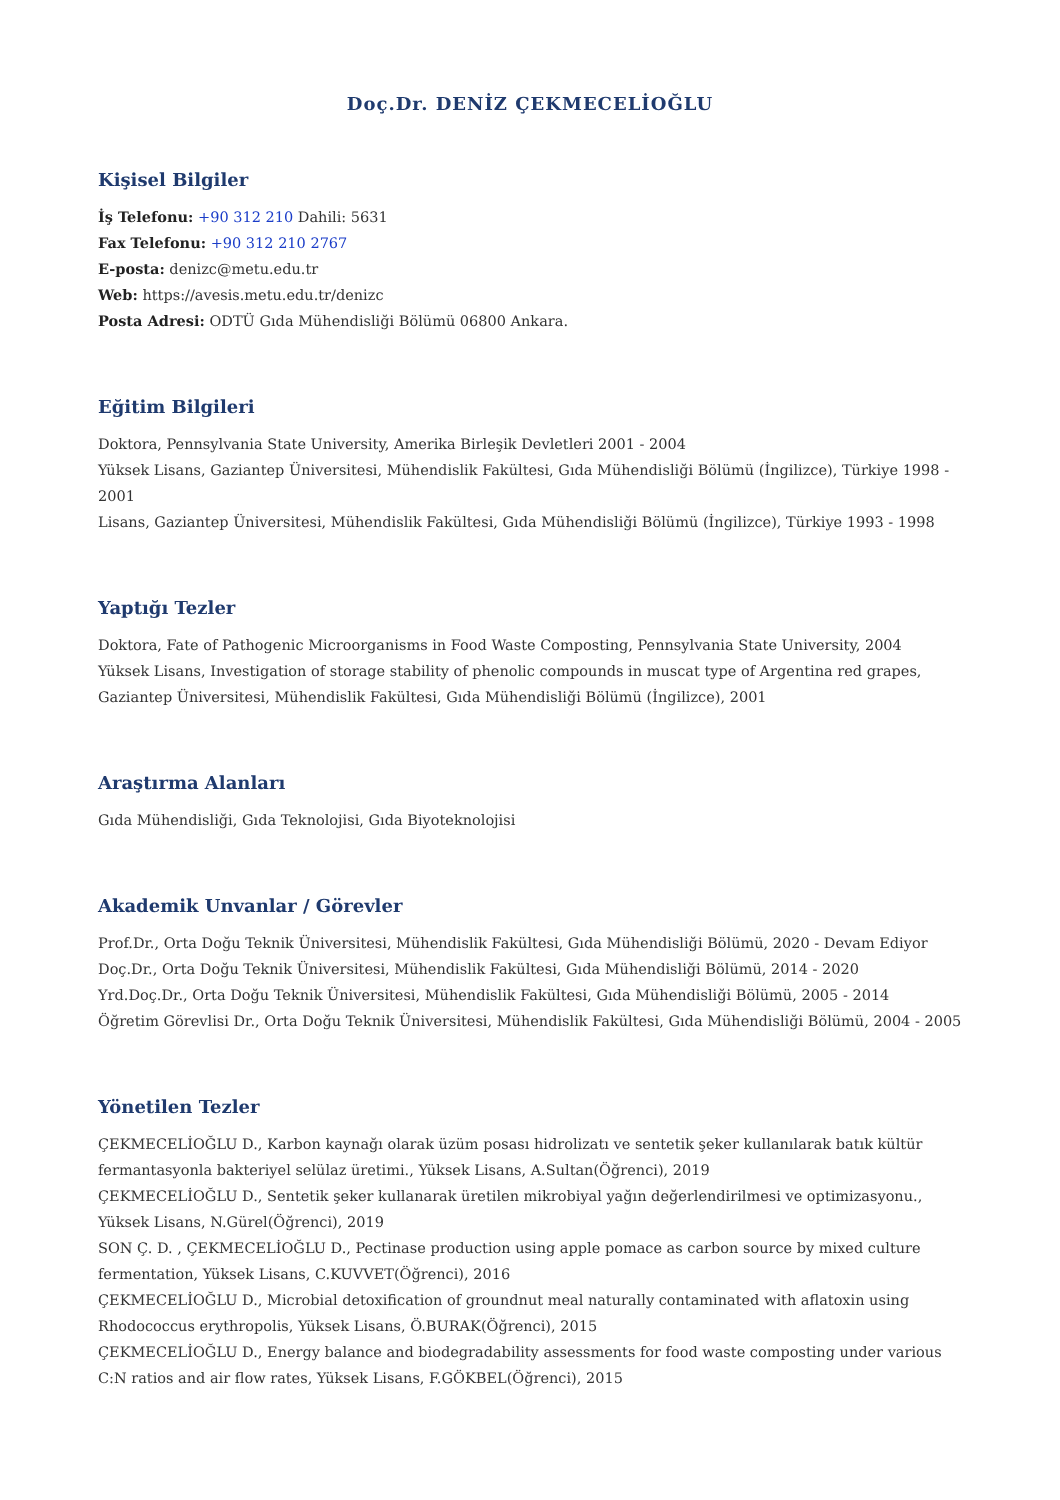Doç.Dr. DENİZ ÇEKMECELİOĞLU
Kişisel Bilgiler
İş Telefonu: +90 312 210 Dahili: 5631
Fax Telefonu: +90 312 210 2767
E-posta: denizc@metu.edu.tr
Web: https://avesis.metu.edu.tr/denizc
Posta Adresi: ODTÜ Gıda Mühendisliği Bölümü 06800 Ankara.
Eğitim Bilgileri
Doktora, Pennsylvania State University, Amerika Birleşik Devletleri 2001 - 2004
Yüksek Lisans, Gaziantep Üniversitesi, Mühendislik Fakültesi, Gıda Mühendisliği Bölümü (İngilizce), Türkiye 1998 - 2001
Lisans, Gaziantep Üniversitesi, Mühendislik Fakültesi, Gıda Mühendisliği Bölümü (İngilizce), Türkiye 1993 - 1998
Yaptığı Tezler
Doktora, Fate of Pathogenic Microorganisms in Food Waste Composting, Pennsylvania State University, 2004
Yüksek Lisans, Investigation of storage stability of phenolic compounds in muscat type of Argentina red grapes, Gaziantep Üniversitesi, Mühendislik Fakültesi, Gıda Mühendisliği Bölümü (İngilizce), 2001
Araştırma Alanları
Gıda Mühendisliği, Gıda Teknolojisi, Gıda Biyoteknolojisi
Akademik Unvanlar / Görevler
Prof.Dr., Orta Doğu Teknik Üniversitesi, Mühendislik Fakültesi, Gıda Mühendisliği Bölümü, 2020 - Devam Ediyor
Doç.Dr., Orta Doğu Teknik Üniversitesi, Mühendislik Fakültesi, Gıda Mühendisliği Bölümü, 2014 - 2020
Yrd.Doç.Dr., Orta Doğu Teknik Üniversitesi, Mühendislik Fakültesi, Gıda Mühendisliği Bölümü, 2005 - 2014
Öğretim Görevlisi Dr., Orta Doğu Teknik Üniversitesi, Mühendislik Fakültesi, Gıda Mühendisliği Bölümü, 2004 - 2005
Yönetilen Tezler
ÇEKMECELİOĞLU D., Karbon kaynağı olarak üzüm posası hidrolizatı ve sentetik şeker kullanılarak batık kültür fermantasyonla bakteriyel selülaz üretimi., Yüksek Lisans, A.Sultan(Öğrenci), 2019
ÇEKMECELİOĞLU D., Sentetik şeker kullanarak üretilen mikrobiyal yağın değerlendirilmesi ve optimizasyonu., Yüksek Lisans, N.Gürel(Öğrenci), 2019
SON Ç. D. , ÇEKMECELİOĞLU D., Pectinase production using apple pomace as carbon source by mixed culture fermentation, Yüksek Lisans, C.KUVVET(Öğrenci), 2016
ÇEKMECELİOĞLU D., Microbial detoxification of groundnut meal naturally contaminated with aflatoxin using Rhodococcus erythropolis, Yüksek Lisans, Ö.BURAK(Öğrenci), 2015
ÇEKMECELİOĞLU D., Energy balance and biodegradability assessments for food waste composting under various C:N ratios and air flow rates, Yüksek Lisans, F.GÖKBEL(Öğrenci), 2015